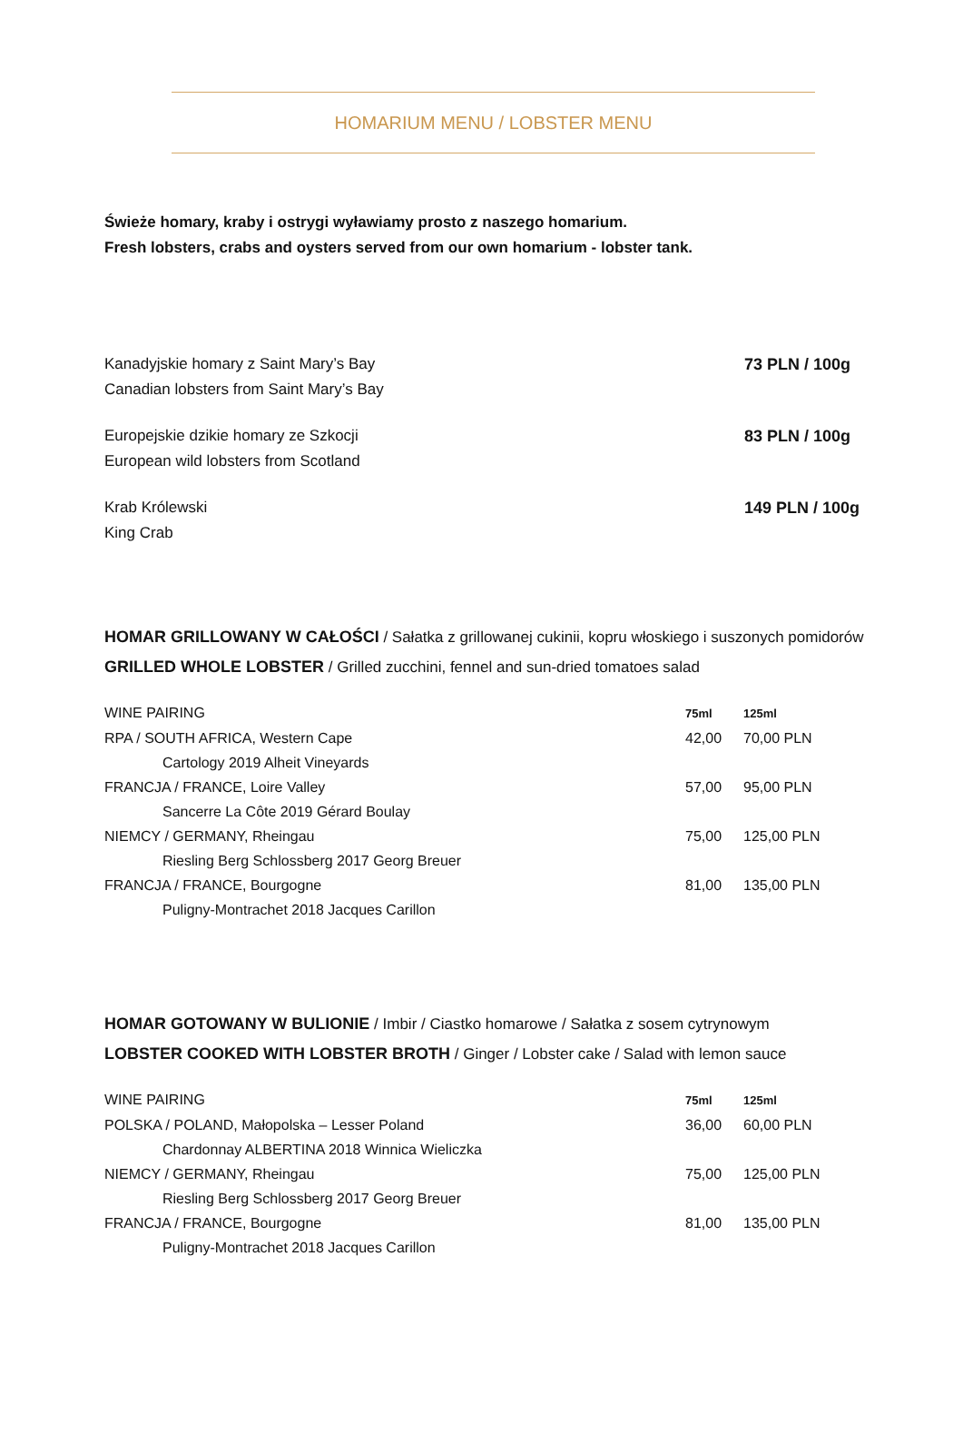HOMARIUM MENU / LOBSTER MENU
Świeże homary, kraby i ostrygi wyławiamy prosto z naszego homarium.
Fresh lobsters, crabs and oysters served from our own homarium - lobster tank.
Kanadyjskie homary z Saint Mary’s Bay
Canadian lobsters from Saint Mary’s Bay 73 PLN / 100g
Europejskie dzikie homary ze Szkocji
European wild lobsters from Scotland 83 PLN / 100g
Krab Królewski
King Crab 149 PLN / 100g
HOMAR GRILLOWANY W CAŁOŚCI / Sałatka z grillowanej cukinii, kopru włoskiego i suszonych pomidorów
GRILLED WHOLE LOBSTER / Grilled zucchini, fennel and sun-dried tomatoes salad
| WINE PAIRING | 75ml | 125ml |
| --- | --- | --- |
| RPA / SOUTH AFRICA, Western Cape | 42,00 | 70,00 PLN |
| Cartology 2019 Alheit Vineyards | | |
| FRANCJA / FRANCE, Loire Valley | 57,00 | 95,00 PLN |
| Sancerre La Côte 2019 Gérard Boulay | | |
| NIEMCY / GERMANY, Rheingau | 75,00 | 125,00 PLN |
| Riesling Berg Schlossberg 2017 Georg Breuer | | |
| FRANCJA / FRANCE, Bourgogne | 81,00 | 135,00 PLN |
| Puligny-Montrachet 2018 Jacques Carillon | | |
HOMAR GOTOWANY W BULIONIE / Imbir / Ciastko homarowe / Sałatka z sosem cytrynowym
LOBSTER COOKED WITH LOBSTER BROTH / Ginger / Lobster cake / Salad with lemon sauce
| WINE PAIRING | 75ml | 125ml |
| --- | --- | --- |
| POLSKA / POLAND, Małopolska – Lesser Poland | 36,00 | 60,00 PLN |
| Chardonnay ALBERTINA 2018 Winnica Wieliczka | | |
| NIEMCY / GERMANY, Rheingau | 75,00 | 125,00 PLN |
| Riesling Berg Schlossberg 2017 Georg Breuer | | |
| FRANCJA / FRANCE, Bourgogne | 81,00 | 135,00 PLN |
| Puligny-Montrachet 2018 Jacques Carillon | | |